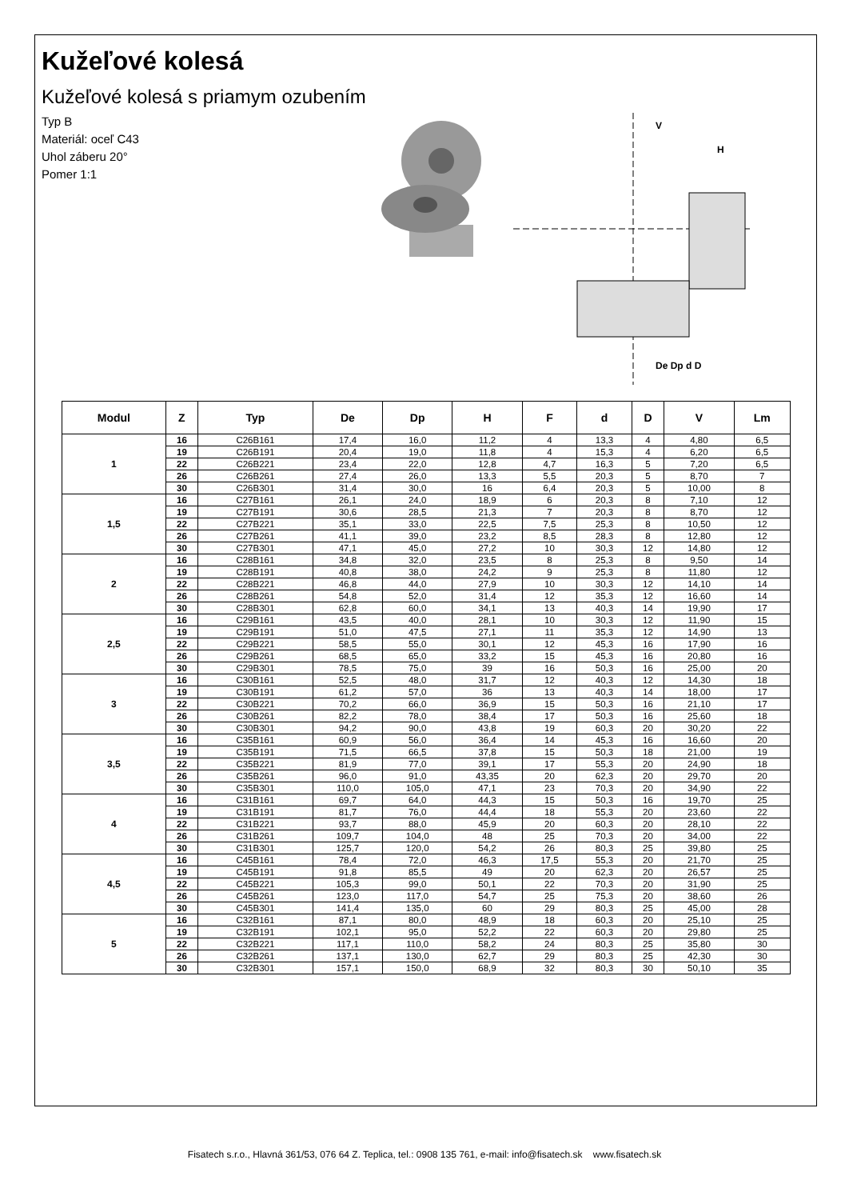Kužeľové kolesá
Kužeľové kolesá s priamym ozubením
Typ B
Materiál: oceľ C43
Uhol záberu 20°
Pomer 1:1
V
H
De Dp d D
| Modul | Z | Typ | De | Dp | H | F | d | D | V | Lm |
| --- | --- | --- | --- | --- | --- | --- | --- | --- | --- | --- |
| 1 | 16 | C26B161 | 17,4 | 16,0 | 11,2 | 4 | 13,3 | 4 | 4,80 | 6,5 |
| | 19 | C26B191 | 20,4 | 19,0 | 11,8 | 4 | 15,3 | 4 | 6,20 | 6,5 |
| | 22 | C26B221 | 23,4 | 22,0 | 12,8 | 4,7 | 16,3 | 5 | 7,20 | 6,5 |
| | 26 | C26B261 | 27,4 | 26,0 | 13,3 | 5,5 | 20,3 | 5 | 8,70 | 7 |
| | 30 | C26B301 | 31,4 | 30,0 | 16 | 6,4 | 20,3 | 5 | 10,00 | 8 |
| 1,5 | 16 | C27B161 | 26,1 | 24,0 | 18,9 | 6 | 20,3 | 8 | 7,10 | 12 |
| | 19 | C27B191 | 30,6 | 28,5 | 21,3 | 7 | 20,3 | 8 | 8,70 | 12 |
| | 22 | C27B221 | 35,1 | 33,0 | 22,5 | 7,5 | 25,3 | 8 | 10,50 | 12 |
| | 26 | C27B261 | 41,1 | 39,0 | 23,2 | 8,5 | 28,3 | 8 | 12,80 | 12 |
| | 30 | C27B301 | 47,1 | 45,0 | 27,2 | 10 | 30,3 | 12 | 14,80 | 12 |
| 2 | 16 | C28B161 | 34,8 | 32,0 | 23,5 | 8 | 25,3 | 8 | 9,50 | 14 |
| | 19 | C28B191 | 40,8 | 38,0 | 24,2 | 9 | 25,3 | 8 | 11,80 | 12 |
| | 22 | C28B221 | 46,8 | 44,0 | 27,9 | 10 | 30,3 | 12 | 14,10 | 14 |
| | 26 | C28B261 | 54,8 | 52,0 | 31,4 | 12 | 35,3 | 12 | 16,60 | 14 |
| | 30 | C28B301 | 62,8 | 60,0 | 34,1 | 13 | 40,3 | 14 | 19,90 | 17 |
| 2,5 | 16 | C29B161 | 43,5 | 40,0 | 28,1 | 10 | 30,3 | 12 | 11,90 | 15 |
| | 19 | C29B191 | 51,0 | 47,5 | 27,1 | 11 | 35,3 | 12 | 14,90 | 13 |
| | 22 | C29B221 | 58,5 | 55,0 | 30,1 | 12 | 45,3 | 16 | 17,90 | 16 |
| | 26 | C29B261 | 68,5 | 65,0 | 33,2 | 15 | 45,3 | 16 | 20,80 | 16 |
| | 30 | C29B301 | 78,5 | 75,0 | 39 | 16 | 50,3 | 16 | 25,00 | 20 |
| 3 | 16 | C30B161 | 52,5 | 48,0 | 31,7 | 12 | 40,3 | 12 | 14,30 | 18 |
| | 19 | C30B191 | 61,2 | 57,0 | 36 | 13 | 40,3 | 14 | 18,00 | 17 |
| | 22 | C30B221 | 70,2 | 66,0 | 36,9 | 15 | 50,3 | 16 | 21,10 | 17 |
| | 26 | C30B261 | 82,2 | 78,0 | 38,4 | 17 | 50,3 | 16 | 25,60 | 18 |
| | 30 | C30B301 | 94,2 | 90,0 | 43,8 | 19 | 60,3 | 20 | 30,20 | 22 |
| 3,5 | 16 | C35B161 | 60,9 | 56,0 | 36,4 | 14 | 45,3 | 16 | 16,60 | 20 |
| | 19 | C35B191 | 71,5 | 66,5 | 37,8 | 15 | 50,3 | 18 | 21,00 | 19 |
| | 22 | C35B221 | 81,9 | 77,0 | 39,1 | 17 | 55,3 | 20 | 24,90 | 18 |
| | 26 | C35B261 | 96,0 | 91,0 | 43,35 | 20 | 62,3 | 20 | 29,70 | 20 |
| | 30 | C35B301 | 110,0 | 105,0 | 47,1 | 23 | 70,3 | 20 | 34,90 | 22 |
| 4 | 16 | C31B161 | 69,7 | 64,0 | 44,3 | 15 | 50,3 | 16 | 19,70 | 25 |
| | 19 | C31B191 | 81,7 | 76,0 | 44,4 | 18 | 55,3 | 20 | 23,60 | 22 |
| | 22 | C31B221 | 93,7 | 88,0 | 45,9 | 20 | 60,3 | 20 | 28,10 | 22 |
| | 26 | C31B261 | 109,7 | 104,0 | 48 | 25 | 70,3 | 20 | 34,00 | 22 |
| | 30 | C31B301 | 125,7 | 120,0 | 54,2 | 26 | 80,3 | 25 | 39,80 | 25 |
| 4,5 | 16 | C45B161 | 78,4 | 72,0 | 46,3 | 17,5 | 55,3 | 20 | 21,70 | 25 |
| | 19 | C45B191 | 91,8 | 85,5 | 49 | 20 | 62,3 | 20 | 26,57 | 25 |
| | 22 | C45B221 | 105,3 | 99,0 | 50,1 | 22 | 70,3 | 20 | 31,90 | 25 |
| | 26 | C45B261 | 123,0 | 117,0 | 54,7 | 25 | 75,3 | 20 | 38,60 | 26 |
| | 30 | C45B301 | 141,4 | 135,0 | 60 | 29 | 80,3 | 25 | 45,00 | 28 |
| 5 | 16 | C32B161 | 87,1 | 80,0 | 48,9 | 18 | 60,3 | 20 | 25,10 | 25 |
| | 19 | C32B191 | 102,1 | 95,0 | 52,2 | 22 | 60,3 | 20 | 29,80 | 25 |
| | 22 | C32B221 | 117,1 | 110,0 | 58,2 | 24 | 80,3 | 25 | 35,80 | 30 |
| | 26 | C32B261 | 137,1 | 130,0 | 62,7 | 29 | 80,3 | 25 | 42,30 | 30 |
| | 30 | C32B301 | 157,1 | 150,0 | 68,9 | 32 | 80,3 | 30 | 50,10 | 35 |
Fisatech s.r.o., Hlavná 361/53, 076 64 Z. Teplica, tel.: 0908 135 761, e-mail: info@fisatech.sk www.fisatech.sk